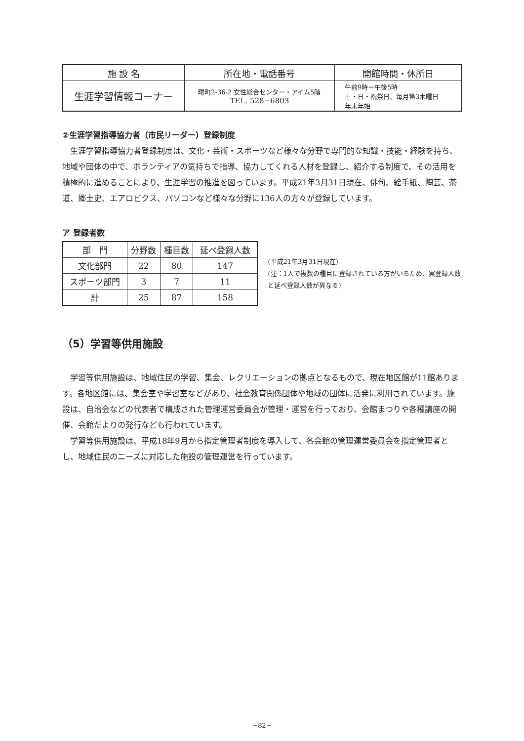| 施 設 名 | 所在地・電話番号 | 開館時間・休所日 |
| --- | --- | --- |
| 生涯学習情報コーナー | 曙町2-36-2 女性総合センター・アイム5階 TEL. 528−6803 | 午前9時ー午後5時 土・日・祝祭日、毎月第3木曜日 年末年始 |
②生涯学習指導協力者（市民リーダー）登録制度
生涯学習指導協力者登録制度は、文化・芸術・スポーツなど様々な分野で専門的な知識・技能・経験を持ち、地域や団体の中で、ボランティアの気持ちで指導、協力してくれる人材を登録し、紹介する制度で、その活用を積極的に進めることにより、生涯学習の推進を図っています。平成21年3月31日現在、俳句、絵手紙、陶芸、茶道、郷土史、エアロビクス、パソコンなど様々な分野に136人の方々が登録しています。
ア 登録者数
| 部 門 | 分野数 | 種目数 | 延べ登録人数 |
| --- | --- | --- | --- |
| 文化部門 | 22 | 80 | 147 |
| スポーツ部門 | 3 | 7 | 11 |
| 計 | 25 | 87 | 158 |
(平成21年3月31日現在)
(注：1人で複数の種目に登録されている方がいるため、実登録人数と延べ登録人数が異なる)
（5）学習等供用施設
学習等供用施設は、地域住民の学習、集会、レクリエーションの拠点となるもので、現在地区館が11館あります。各地区館には、集会室や学習室などがあり、社会教育関係団体や地域の団体に活発に利用されています。施設は、自治会などの代表者で構成された管理運営委員会が管理・運営を行っており、会館まつりや各種講座の開催、会館だよりの発行なども行われています。
学習等供用施設は、平成18年9月から指定管理者制度を導入して、各会館の管理運営委員会を指定管理者とし、地域住民のニーズに対応した施設の管理運営を行っています。
−82−